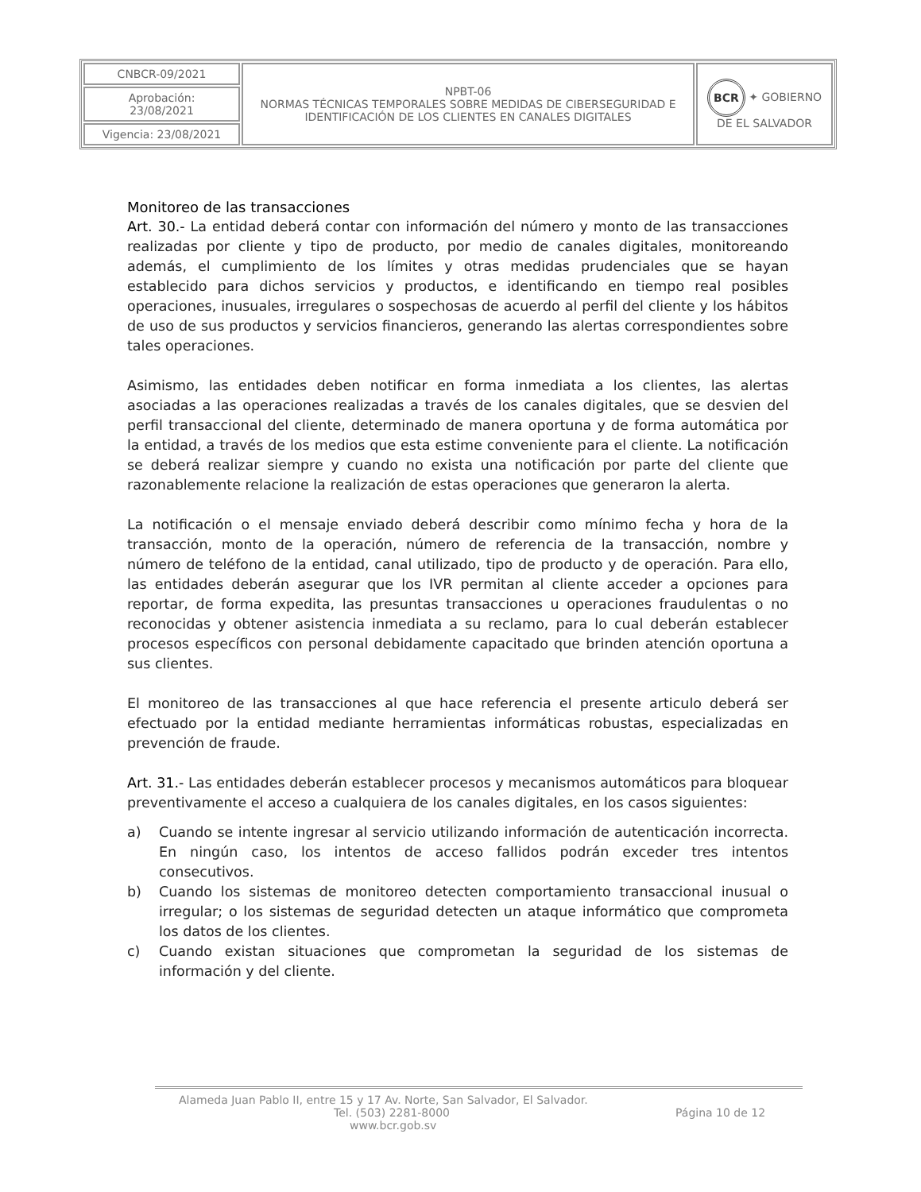| CNBCR-09/2021 | NPBT-06 NORMAS TÉCNICAS TEMPORALES SOBRE MEDIDAS DE CIBERSEGURIDAD E IDENTIFICACIÓN DE LOS CLIENTES EN CANALES DIGITALES | BCR ✦ GOBIERNO DE EL SALVADOR |
| Aprobación: 23/08/2021 | | |
| Vigencia: 23/08/2021 | | |
Monitoreo de las transacciones
Art. 30.- La entidad deberá contar con información del número y monto de las transacciones realizadas por cliente y tipo de producto, por medio de canales digitales, monitoreando además, el cumplimiento de los límites y otras medidas prudenciales que se hayan establecido para dichos servicios y productos, e identificando en tiempo real posibles operaciones, inusuales, irregulares o sospechosas de acuerdo al perfil del cliente y los hábitos de uso de sus productos y servicios financieros, generando las alertas correspondientes sobre tales operaciones.
Asimismo, las entidades deben notificar en forma inmediata a los clientes, las alertas asociadas a las operaciones realizadas a través de los canales digitales, que se desvien del perfil transaccional del cliente, determinado de manera oportuna y de forma automática por la entidad, a través de los medios que esta estime conveniente para el cliente. La notificación se deberá realizar siempre y cuando no exista una notificación por parte del cliente que razonablemente relacione la realización de estas operaciones que generaron la alerta.
La notificación o el mensaje enviado deberá describir como mínimo fecha y hora de la transacción, monto de la operación, número de referencia de la transacción, nombre y número de teléfono de la entidad, canal utilizado, tipo de producto y de operación. Para ello, las entidades deberán asegurar que los IVR permitan al cliente acceder a opciones para reportar, de forma expedita, las presuntas transacciones u operaciones fraudulentas o no reconocidas y obtener asistencia inmediata a su reclamo, para lo cual deberán establecer procesos específicos con personal debidamente capacitado que brinden atención oportuna a sus clientes.
El monitoreo de las transacciones al que hace referencia el presente articulo deberá ser efectuado por la entidad mediante herramientas informáticas robustas, especializadas en prevención de fraude.
Art. 31.- Las entidades deberán establecer procesos y mecanismos automáticos para bloquear preventivamente el acceso a cualquiera de los canales digitales, en los casos siguientes:
a) Cuando se intente ingresar al servicio utilizando información de autenticación incorrecta. En ningún caso, los intentos de acceso fallidos podrán exceder tres intentos consecutivos.
b) Cuando los sistemas de monitoreo detecten comportamiento transaccional inusual o irregular; o los sistemas de seguridad detecten un ataque informático que comprometa los datos de los clientes.
c) Cuando existan situaciones que comprometan la seguridad de los sistemas de información y del cliente.
Alameda Juan Pablo II, entre 15 y 17 Av. Norte, San Salvador, El Salvador.
Tel. (503) 2281-8000 Página 10 de 12
www.bcr.gob.sv